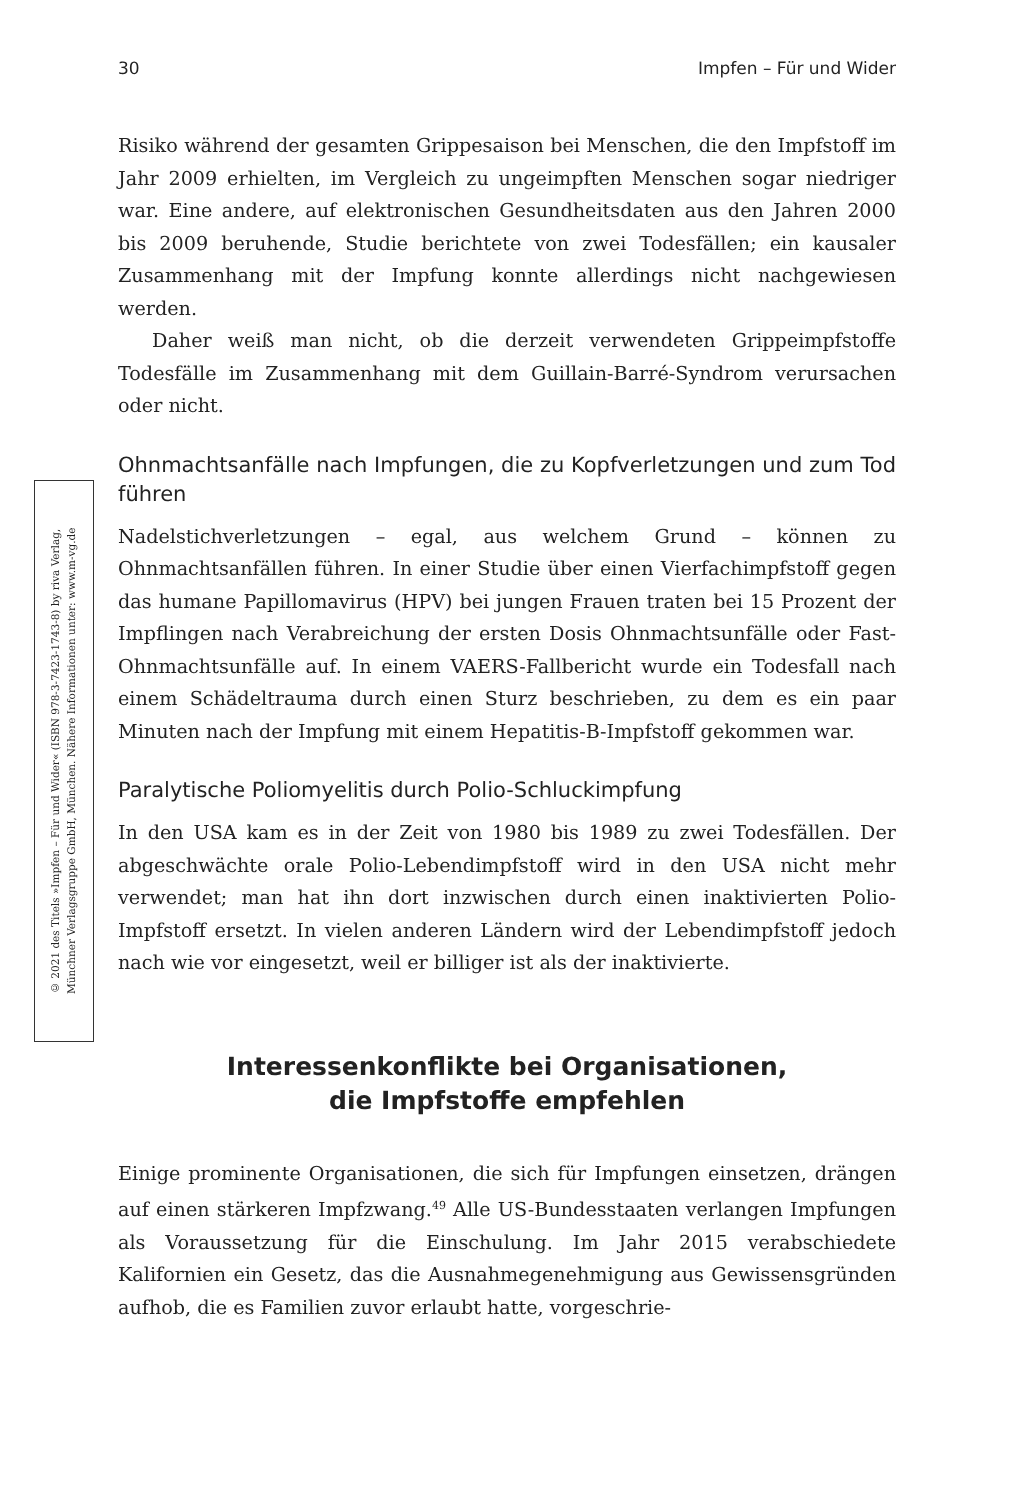30 Impfen – Für und Wider
© 2021 des Titels »Impfen – Für und Wider« (ISBN 978-3-7423-1743-8) by riva Verlag,
Münchner Verlagsgruppe GmbH, München. Nähere Informationen unter: www.m-vg.de
Risiko während der gesamten Grippesaison bei Menschen, die den Impfstoff im Jahr 2009 erhielten, im Vergleich zu ungeimpften Menschen sogar niedriger war. Eine andere, auf elektronischen Gesundheitsdaten aus den Jahren 2000 bis 2009 beruhende, Studie berichtete von zwei Todesfällen; ein kausaler Zusammenhang mit der Impfung konnte allerdings nicht nachgewiesen werden.
Daher weiß man nicht, ob die derzeit verwendeten Grippeimpfstoffe Todesfälle im Zusammenhang mit dem Guillain-Barré-Syndrom verursachen oder nicht.
Ohnmachtsanfälle nach Impfungen, die zu Kopfverletzungen und zum Tod führen
Nadelstichverletzungen – egal, aus welchem Grund – können zu Ohnmachtsanfällen führen. In einer Studie über einen Vierfachimpfstoff gegen das humane Papillomavirus (HPV) bei jungen Frauen traten bei 15 Prozent der Impflingen nach Verabreichung der ersten Dosis Ohnmachtsunfälle oder Fast-Ohnmachtsunfälle auf. In einem VAERS-Fallbericht wurde ein Todesfall nach einem Schädeltrauma durch einen Sturz beschrieben, zu dem es ein paar Minuten nach der Impfung mit einem Hepatitis-B-Impfstoff gekommen war.
Paralytische Poliomyelitis durch Polio-Schluckimpfung
In den USA kam es in der Zeit von 1980 bis 1989 zu zwei Todesfällen. Der abgeschwächte orale Polio-Lebendimpfstoff wird in den USA nicht mehr verwendet; man hat ihn dort inzwischen durch einen inaktivierten Polio-Impfstoff ersetzt. In vielen anderen Ländern wird der Lebendimpfstoff jedoch nach wie vor eingesetzt, weil er billiger ist als der inaktivierte.
Interessenkonflikte bei Organisationen,
die Impfstoffe empfehlen
Einige prominente Organisationen, die sich für Impfungen einsetzen, drängen auf einen stärkeren Impfzwang.<sup>49</sup> Alle US-Bundesstaaten verlangen Impfungen als Voraussetzung für die Einschulung. Im Jahr 2015 verabschiedete Kalifornien ein Gesetz, das die Ausnahmegenehmigung aus Gewissensgründen aufhob, die es Familien zuvor erlaubt hatte, vorgeschrie-